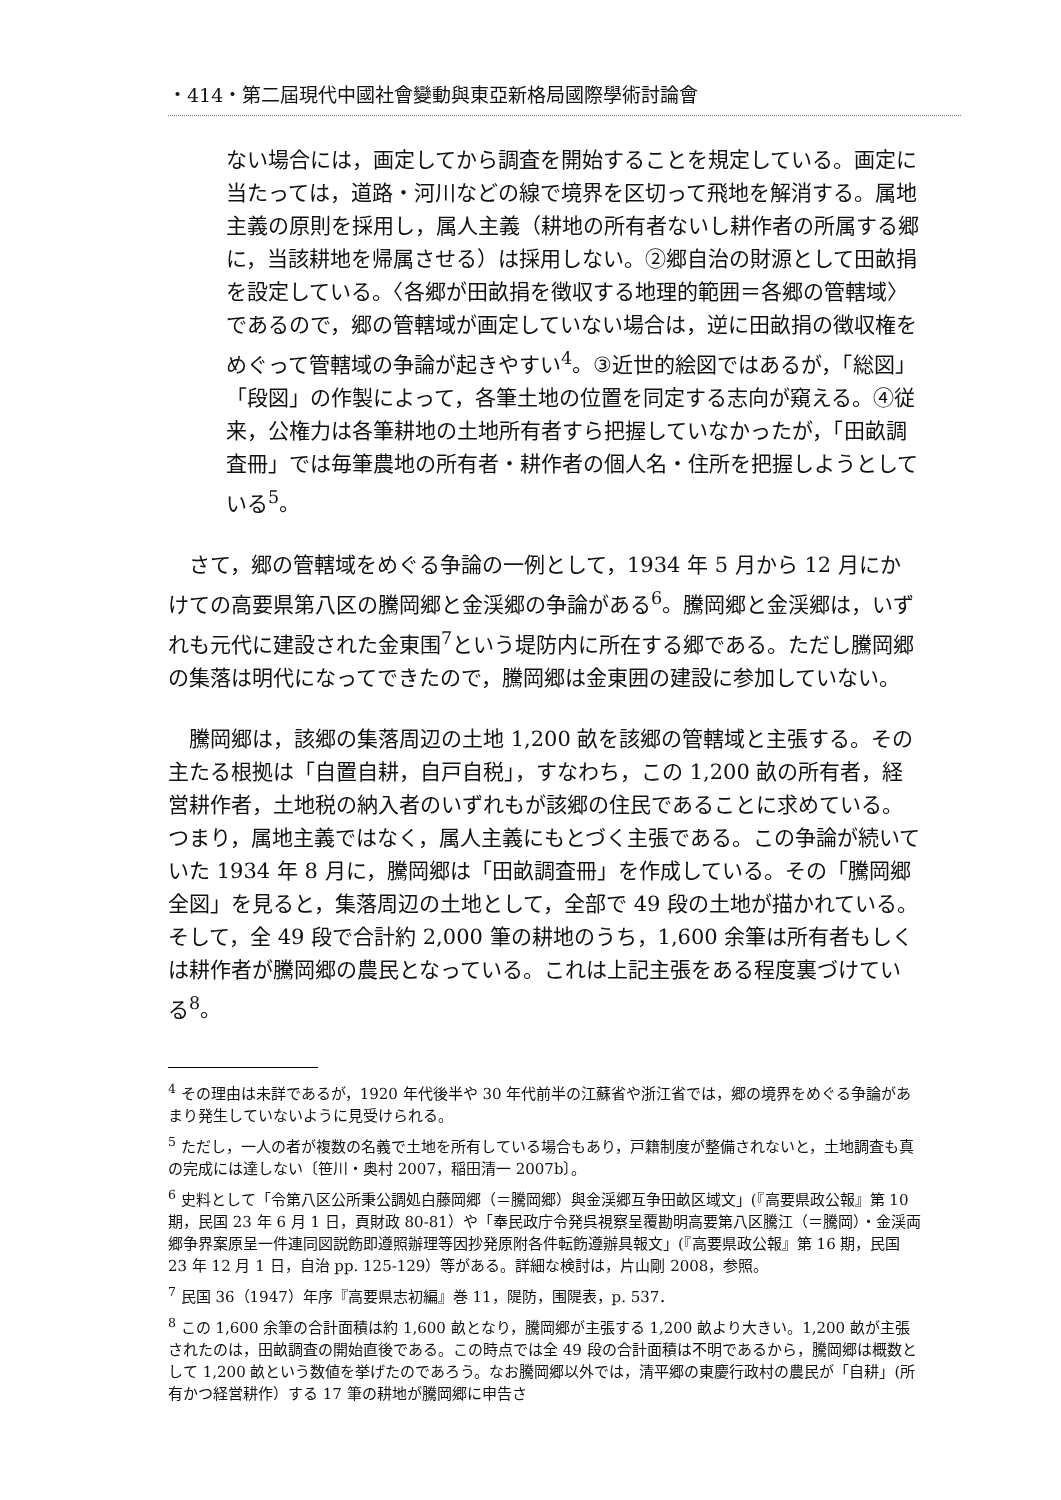・414・第二屆現代中國社會變動與東亞新格局國際學術討論會
ない場合には，画定してから調査を開始することを規定している。画定に当たっては，道路・河川などの線で境界を区切って飛地を解消する。属地主義の原則を採用し，属人主義（耕地の所有者ないし耕作者の所属する郷に，当該耕地を帰属させる）は採用しない。②郷自治の財源として田畝捐を設定している。〈各郷が田畝捐を徴収する地理的範囲＝各郷の管轄域〉であるので，郷の管轄域が画定していない場合は，逆に田畝捐の徴収権をめぐって管轄域の争論が起きやすい<sup>4</sup>。③近世的絵図ではあるが，「総図」「段図」の作製によって，各筆土地の位置を同定する志向が窺える。④従来，公権力は各筆耕地の土地所有者すら把握していなかったが，「田畝調査冊」では毎筆農地の所有者・耕作者の個人名・住所を把握しようとしている<sup>5</sup>。
さて，郷の管轄域をめぐる争論の一例として，1934 年 5 月から 12 月にかけての高要県第八区の騰岡郷と金渓郷の争論がある<sup>6</sup>。騰岡郷と金渓郷は，いずれも元代に建設された金東围<sup>7</sup>という堤防内に所在する郷である。ただし騰岡郷の集落は明代になってできたので，騰岡郷は金東囲の建設に参加していない。
騰岡郷は，該郷の集落周辺の土地 1,200 畝を該郷の管轄域と主張する。その主たる根拠は「自置自耕，自戸自税」，すなわち，この 1,200 畝の所有者，経営耕作者，土地税の納入者のいずれもが該郷の住民であることに求めている。つまり，属地主義ではなく，属人主義にもとづく主張である。この争論が続いていた 1934 年 8 月に，騰岡郷は「田畝調査冊」を作成している。その「騰岡郷全図」を見ると，集落周辺の土地として，全部で 49 段の土地が描かれている。そして，全 49 段で合計約 2,000 筆の耕地のうち，1,600 余筆は所有者もしくは耕作者が騰岡郷の農民となっている。これは上記主張をある程度裏づけている<sup>8</sup>。
<sup>4</sup> その理由は未詳であるが，1920 年代後半や 30 年代前半の江蘇省や浙江省では，郷の境界をめぐる争論があまり発生していないように見受けられる。
<sup>5</sup> ただし，一人の者が複数の名義で土地を所有している場合もあり，戸籍制度が整備されないと，土地調査も真の完成には達しない〔笹川・奥村 2007，稲田清一 2007b〕。
<sup>6</sup> 史料として「令第八区公所秉公調処白藤岡郷（＝騰岡郷）與金渓郷互争田畝区域文」(『高要県政公報』第 10 期，民国 23 年 6 月 1 日，頁財政 80-81）や「奉民政庁令発呉視察呈覆勘明高要第八区騰江（＝騰岡）・金渓両郷争界案原呈一件連同図説飭即遵照辦理等因抄発原附各件転飭遵辦具報文」(『高要県政公報』第 16 期，民国 23 年 12 月 1 日，自治 pp. 125-129）等がある。詳細な検討は，片山剛 2008，参照。
<sup>7</sup> 民国 36（1947）年序『高要県志初編』巻 11，隄防，围隄表，p. 537．
<sup>8</sup> この 1,600 余筆の合計面積は約 1,600 畝となり，騰岡郷が主張する 1,200 畝より大きい。1,200 畝が主張されたのは，田畝調査の開始直後である。この時点では全 49 段の合計面積は不明であるから，騰岡郷は概数として 1,200 畝という数値を挙げたのであろう。なお騰岡郷以外では，清平郷の東慶行政村の農民が「自耕」(所有かつ経営耕作）する 17 筆の耕地が騰岡郷に申告さ